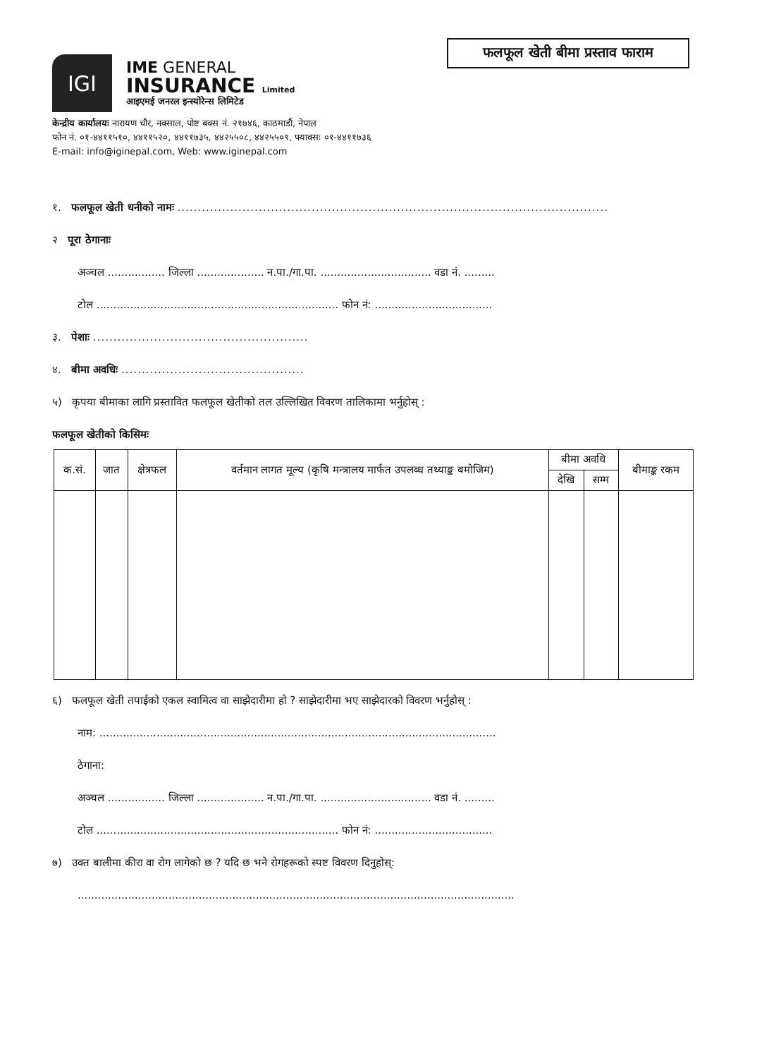फलफूल खेती बीमा प्रस्ताव फाराम
IGI
IME GENERAL
INSURANCE Limited
आइएमई जनरल इन्स्योरेन्स लिमिटेड
केन्द्रीय कार्यालयः नारायण चौर, नक्साल, पोष्ट बक्स नं. २१७४६, काठमाडौं, नेपाल
फोन नं. ०१-४४११५१०, ४४११५२०, ४४११७३५, ४४२५५०८, ४४२५५०९, फ्याक्सः ०१-४४११७३६
E-mail: info@iginepal.com, Web: www.iginepal.com
१. फलफूल खेती धनीको नामः ..........................................................................................................
२ पूरा ठेगानाः
अञ्चल ................. जिल्ला .................... न.पा./गा.पा. ................................. वडा नं. .........
टोल ........................................................................ फोन नं: ...................................
३. पेशाः .....................................................
४. बीमा अवधिः .............................................
५) कृपया बीमाका लागि प्रस्तावित फलफूल खेतीको तल उल्लिखित विवरण तालिकामा भर्नुहोस् :
फलफूल खेतीको किसिमः
| क.सं. | जात | क्षेत्रफल | वर्तमान लागत मूल्य (कृषि मन्त्रालय मार्फत उपलब्ध तथ्याङ्क बमोजिम) | बीमा अवधि | | बीमाङ्क रकम |
| --- | --- | --- | --- | --- | --- | --- |
| | | | | देखि | सम्म | |
६) फलफूल खेती तपाईको एकल स्वामित्व वा साझेदारीमा हो ? साझेदारीमा भए साझेदारको विवरण भर्नुहोस् :
नाम: ......................................................................................................................
ठेगाना:
अञ्चल ................. जिल्ला .................... न.पा./गा.पा. ................................. वडा नं. .........
टोल ........................................................................ फोन नं: ...................................
७) उक्त बालीमा कीरा वा रोग लागेको छ ? यदि छ भने रोगहरूको स्पष्ट विवरण दिनुहोस्:
..................................................................................................................................